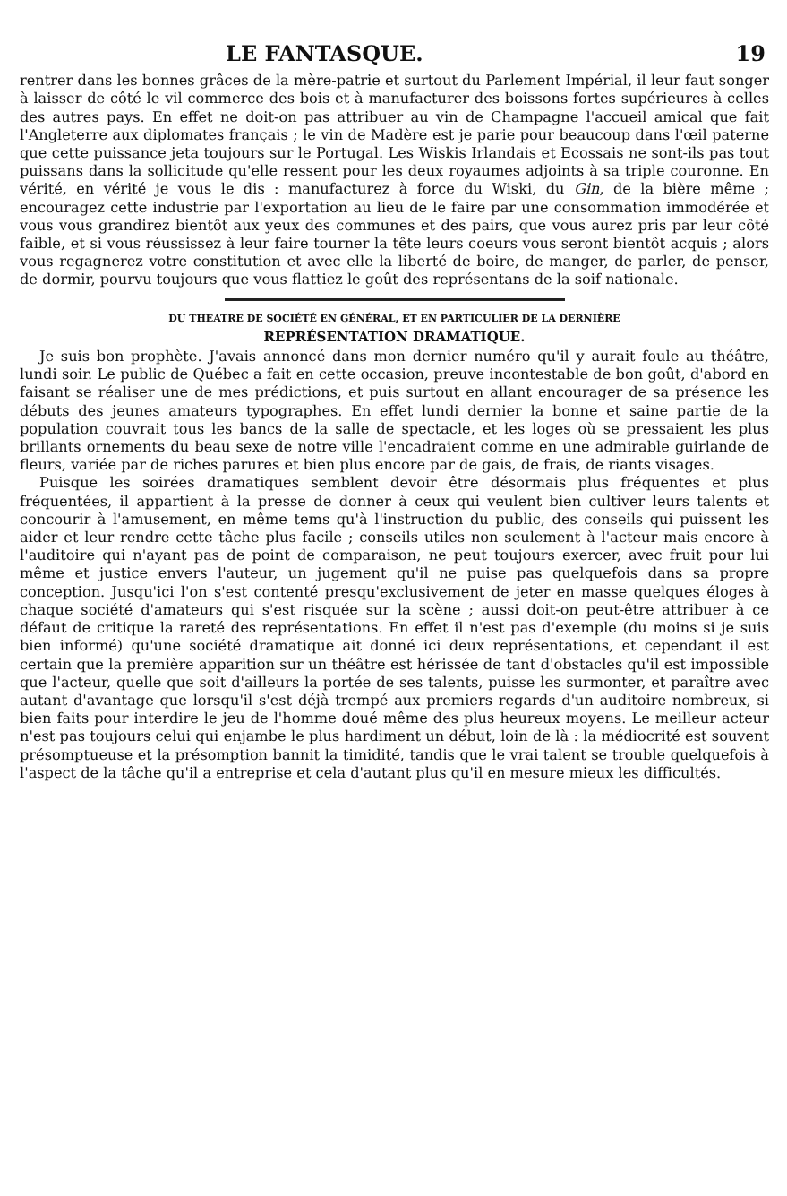LE FANTASQUE. 19
rentrer dans les bonnes grâces de la mère-patrie et surtout du Parlement Impérial, il leur faut songer à laisser de côté le vil commerce des bois et à manufacturer des boissons fortes supérieures à celles des autres pays. En effet ne doit-on pas attribuer au vin de Champagne l'accueil amical que fait l'Angleterre aux diplomates français ; le vin de Madère est je parie pour beaucoup dans l'œil paterne que cette puissance jeta toujours sur le Portugal. Les Wiskis Irlandais et Ecossais ne sont-ils pas tout puissans dans la sollicitude qu'elle ressent pour les deux royaumes adjoints à sa triple couronne. En vérité, en vérité je vous le dis : manufacturez à force du Wiski, du Gin, de la bière même ; encouragez cette industrie par l'exportation au lieu de le faire par une consommation immodérée et vous vous grandirez bientôt aux yeux des communes et des pairs, que vous aurez pris par leur côté faible, et si vous réussissez à leur faire tourner la tête leurs coeurs vous seront bientôt acquis ; alors vous regagnerez votre constitution et avec elle la liberté de boire, de manger, de parler, de penser, de dormir, pourvu toujours que vous flattiez le goût des représentans de la soif nationale.
DU THEATRE DE SOCIÉTÉ EN GÉNÉRAL, ET EN PARTICULIER DE LA DERNIÈRE
REPRÉSENTATION DRAMATIQUE.
Je suis bon prophète. J'avais annoncé dans mon dernier numéro qu'il y aurait foule au théâtre, lundi soir. Le public de Québec a fait en cette occasion, preuve incontestable de bon goût, d'abord en faisant se réaliser une de mes prédictions, et puis surtout en allant encourager de sa présence les débuts des jeunes amateurs typographes. En effet lundi dernier la bonne et saine partie de la population couvrait tous les bancs de la salle de spectacle, et les loges où se pressaient les plus brillants ornements du beau sexe de notre ville l'encadraient comme en une admirable guirlande de fleurs, variée par de riches parures et bien plus encore par de gais, de frais, de riants visages.
Puisque les soirées dramatiques semblent devoir être désormais plus fréquentes et plus fréquentées, il appartient à la presse de donner à ceux qui veulent bien cultiver leurs talents et concourir à l'amusement, en même tems qu'à l'instruction du public, des conseils qui puissent les aider et leur rendre cette tâche plus facile ; conseils utiles non seulement à l'acteur mais encore à l'auditoire qui n'ayant pas de point de comparaison, ne peut toujours exercer, avec fruit pour lui même et justice envers l'auteur, un jugement qu'il ne puise pas quelquefois dans sa propre conception. Jusqu'ici l'on s'est contenté presqu'exclusivement de jeter en masse quelques éloges à chaque société d'amateurs qui s'est risquée sur la scène ; aussi doit-on peut-être attribuer à ce défaut de critique la rareté des représentations. En effet il n'est pas d'exemple (du moins si je suis bien informé) qu'une société dramatique ait donné ici deux représentations, et cependant il est certain que la première apparition sur un théâtre est hérissée de tant d'obstacles qu'il est impossible que l'acteur, quelle que soit d'ailleurs la portée de ses talents, puisse les surmonter, et paraître avec autant d'avantage que lorsqu'il s'est déjà trempé aux premiers regards d'un auditoire nombreux, si bien faits pour interdire le jeu de l'homme doué même des plus heureux moyens. Le meilleur acteur n'est pas toujours celui qui enjambe le plus hardiment un début, loin de là : la médiocrité est souvent présomptueuse et la présomption bannit la timidité, tandis que le vrai talent se trouble quelquefois à l'aspect de la tâche qu'il a entreprise et cela d'autant plus qu'il en mesure mieux les difficultés.